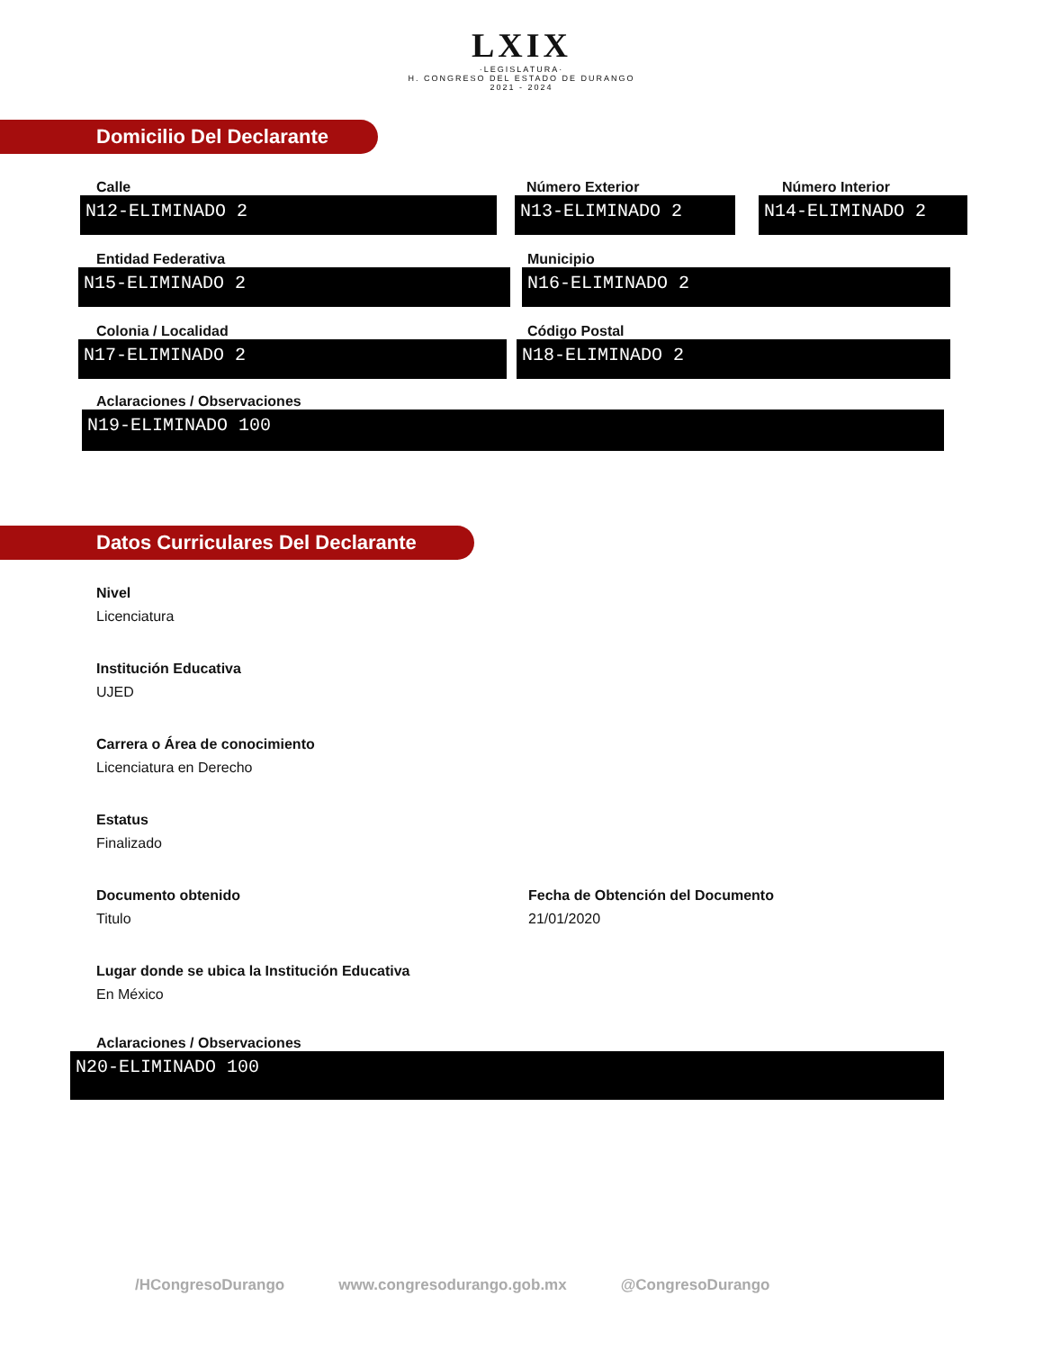LXIX
·LEGISLATURA·
H. CONGRESO DEL ESTADO DE DURANGO
2021 - 2024
Domicilio Del Declarante
Calle
N12-ELIMINADO 2
Número Exterior
N13-ELIMINADO 2
Número Interior
N14-ELIMINADO 2
Entidad Federativa
N15-ELIMINADO 2
Municipio
N16-ELIMINADO 2
Colonia / Localidad
N17-ELIMINADO 2
Código Postal
N18-ELIMINADO 2
Aclaraciones / Observaciones
N19-ELIMINADO 100
Datos Curriculares Del Declarante
Nivel
Licenciatura
Institución Educativa
UJED
Carrera o Área de conocimiento
Licenciatura en Derecho
Estatus
Finalizado
Documento obtenido
Titulo
Fecha de Obtención del Documento
21/01/2020
Lugar donde se ubica la Institución Educativa
En México
Aclaraciones / Observaciones
N20-ELIMINADO 100
/HCongresoDurango www.congresodurango.gob.mx @CongresoDurango